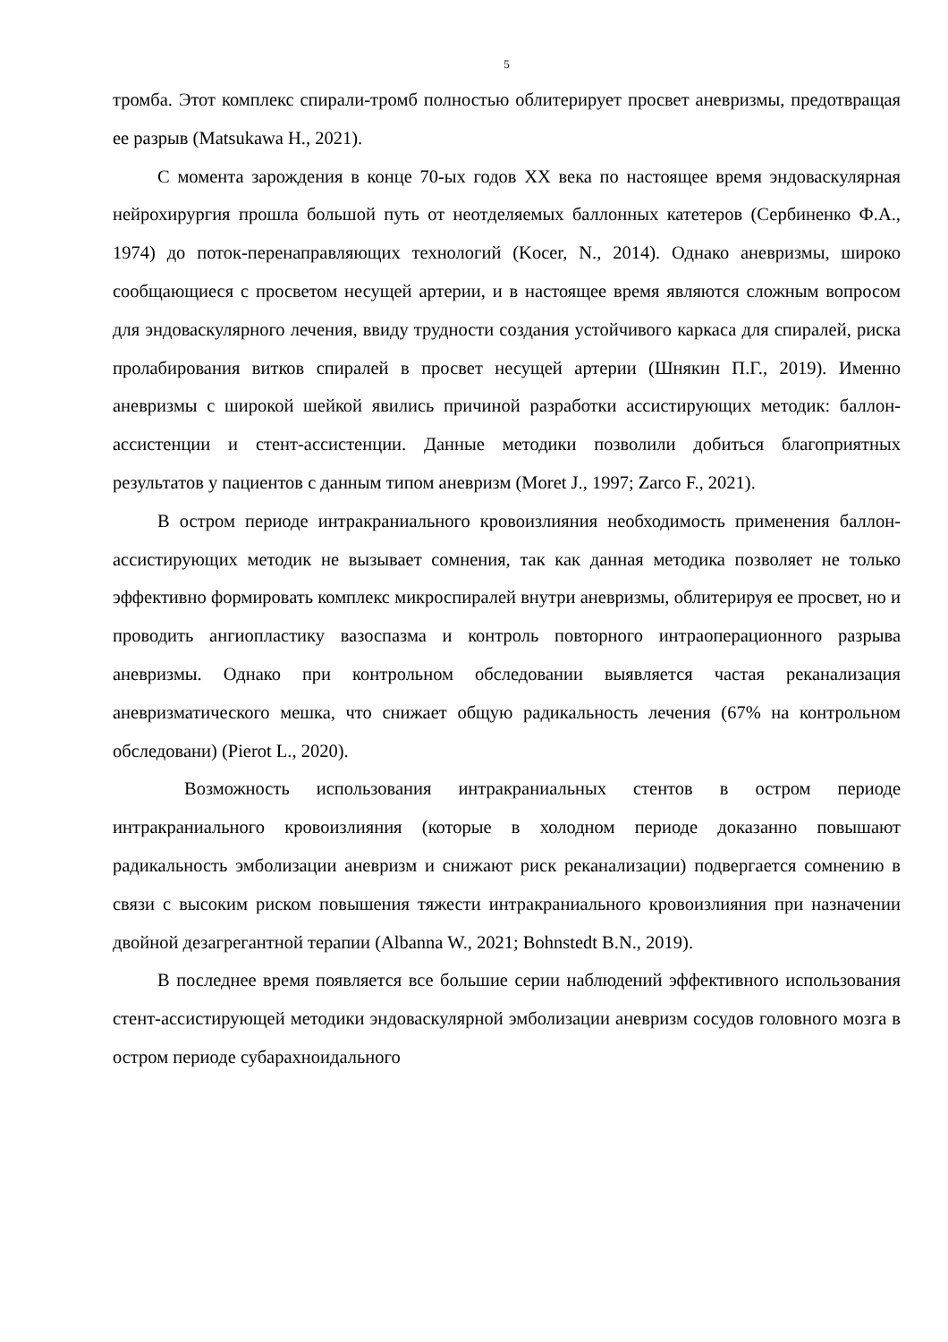5
тромба. Этот комплекс спирали-тромб полностью облитерирует просвет аневризмы, предотвращая ее разрыв (Matsukawa H., 2021).
С момента зарождения в конце 70-ых годов XX века по настоящее время эндоваскулярная нейрохирургия прошла большой путь от неотделяемых баллонных катетеров (Сербиненко Ф.А., 1974) до поток-перенаправляющих технологий (Kocer, N., 2014). Однако аневризмы, широко сообщающиеся с просветом несущей артерии, и в настоящее время являются сложным вопросом для эндоваскулярного лечения, ввиду трудности создания устойчивого каркаса для спиралей, риска пролабирования витков спиралей в просвет несущей артерии (Шнякин П.Г., 2019). Именно аневризмы с широкой шейкой явились причиной разработки ассистирующих методик: баллон-ассистенции и стент-ассистенции. Данные методики позволили добиться благоприятных результатов у пациентов с данным типом аневризм (Moret J., 1997; Zarco F., 2021).
В остром периоде интракраниального кровоизлияния необходимость применения баллон-ассистирующих методик не вызывает сомнения, так как данная методика позволяет не только эффективно формировать комплекс микроспиралей внутри аневризмы, облитерируя ее просвет, но и проводить ангиопластику вазоспазма и контроль повторного интраоперационного разрыва аневризмы. Однако при контрольном обследовании выявляется частая реканализация аневризматического мешка, что снижает общую радикальность лечения (67% на контрольном обследовани) (Pierot L., 2020).
Возможность использования интракраниальных стентов в остром периоде интракраниального кровоизлияния (которые в холодном периоде доказанно повышают радикальность эмболизации аневризм и снижают риск реканализации) подвергается сомнению в связи с высоким риском повышения тяжести интракраниального кровоизлияния при назначении двойной дезагрегантной терапии (Albanna W., 2021; Bohnstedt B.N., 2019).
В последнее время появляется все большие серии наблюдений эффективного использования стент-ассистирующей методики эндоваскулярной эмболизации аневризм сосудов головного мозга в остром периоде субарахноидального